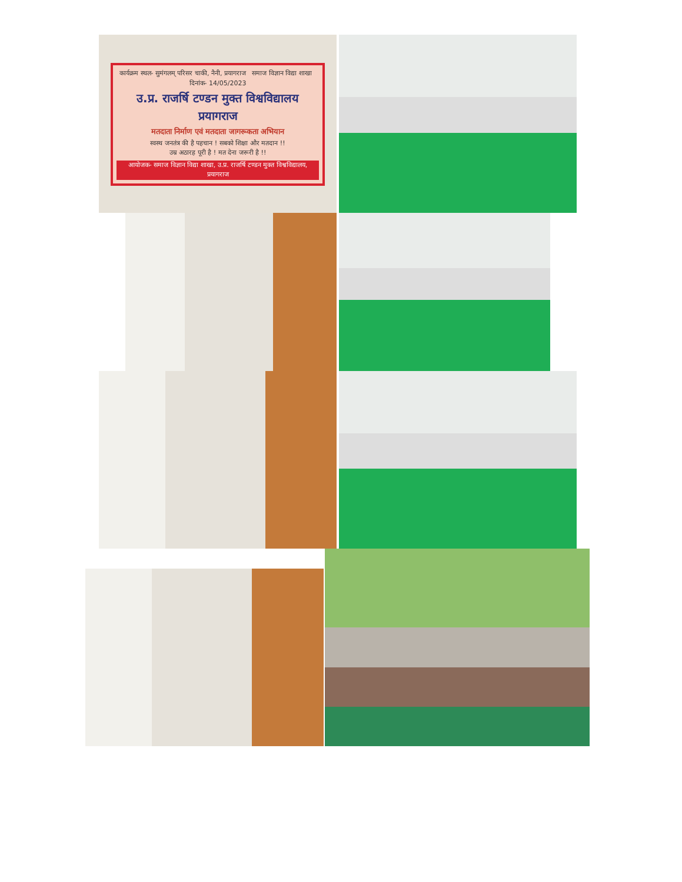कार्यक्रम स्थल- सुमंगलम् परिसर चाकी, नैनी, प्रयागराज समाज विज्ञान विद्या शाखा दिनांक- 14/05/2023
उ.प्र. राजर्षि टण्डन मुक्त विश्वविद्यालय प्रयागराज
मतदाता निर्माण एवं मतदाता जागरूकता अभियान
स्वस्थ जनतंत्र की है पहचान ! सबको शिक्षा और मतदान !!
उम्र अठारह पूरी है ! मत देना जरूरी है !!
आयोजक- समाज विज्ञान विद्या शाखा, उ.प्र. राजर्षि टण्डन मुक्त विश्वविद्यालय, प्रयागराज